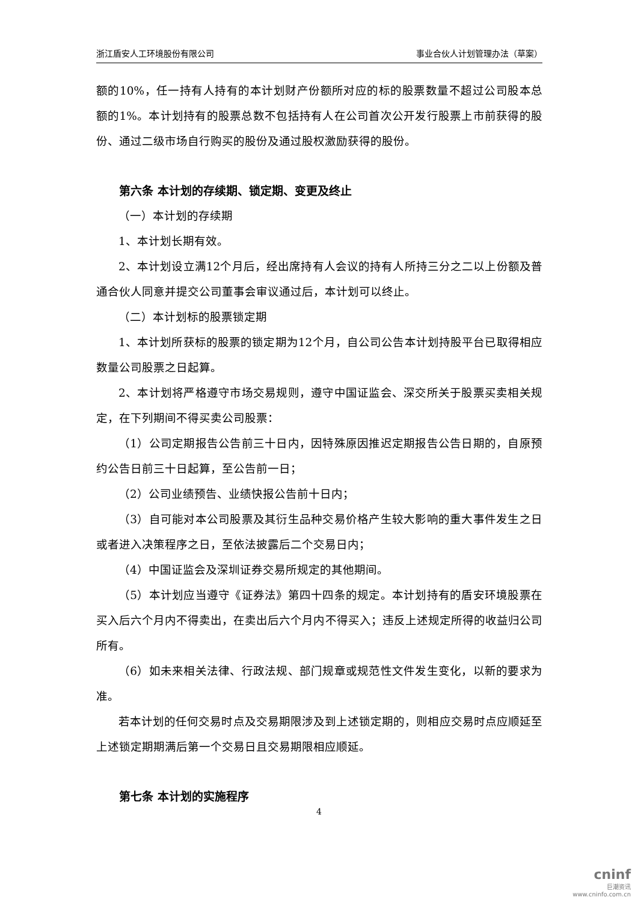浙江盾安人工环境股份有限公司 事业合伙人计划管理办法（草案）
额的10%，任一持有人持有的本计划财产份额所对应的标的股票数量不超过公司股本总额的1%。本计划持有的股票总数不包括持有人在公司首次公开发行股票上市前获得的股份、通过二级市场自行购买的股份及通过股权激励获得的股份。
第六条 本计划的存续期、锁定期、变更及终止
（一）本计划的存续期
1、本计划长期有效。
2、本计划设立满12个月后，经出席持有人会议的持有人所持三分之二以上份额及普通合伙人同意并提交公司董事会审议通过后，本计划可以终止。
（二）本计划标的股票锁定期
1、本计划所获标的股票的锁定期为12个月，自公司公告本计划持股平台已取得相应数量公司股票之日起算。
2、本计划将严格遵守市场交易规则，遵守中国证监会、深交所关于股票买卖相关规定，在下列期间不得买卖公司股票：
（1）公司定期报告公告前三十日内，因特殊原因推迟定期报告公告日期的，自原预约公告日前三十日起算，至公告前一日；
（2）公司业绩预告、业绩快报公告前十日内；
（3）自可能对本公司股票及其衍生品种交易价格产生较大影响的重大事件发生之日或者进入决策程序之日，至依法披露后二个交易日内；
（4）中国证监会及深圳证券交易所规定的其他期间。
（5）本计划应当遵守《证券法》第四十四条的规定。本计划持有的盾安环境股票在买入后六个月内不得卖出，在卖出后六个月内不得买入；违反上述规定所得的收益归公司所有。
（6）如未来相关法律、行政法规、部门规章或规范性文件发生变化，以新的要求为准。
若本计划的任何交易时点及交易期限涉及到上述锁定期的，则相应交易时点应顺延至上述锁定期期满后第一个交易日且交易期限相应顺延。
第七条 本计划的实施程序
4
cninf
巨潮资讯
www.cninfo.com.cn